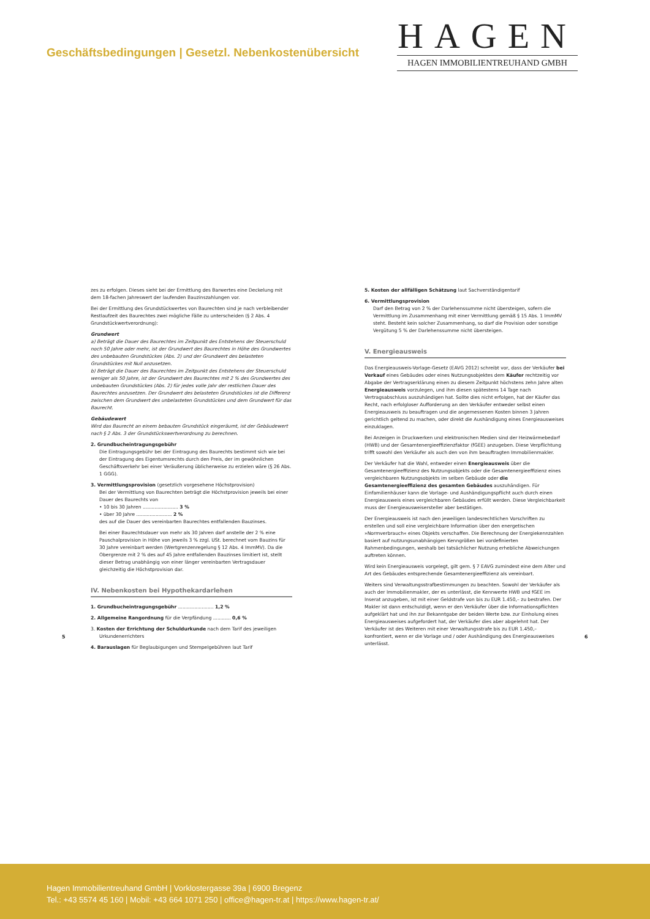Geschäftsbedingungen | Gesetzl. Nebenkostenübersicht
HAGEN
HAGEN IMMOBILIENTREUHAND GMBH
zes zu erfolgen. Dieses sieht bei der Ermittlung des Barwertes eine Deckelung mit dem 18-fachen Jahreswert der laufenden Bauzinszahlungen vor.
Bei der Ermittlung des Grundstückwertes von Baurechten sind je nach verbleibender Restlaufzeit des Baurechtes zwei mögliche Fälle zu unterscheiden (§ 2 Abs. 4 Grundstückwertverordnung):
Grundwert
a) Beträgt die Dauer des Baurechtes im Zeitpunkt des Entstehens der Steuerschuld noch 50 Jahre oder mehr, ist der Grundwert des Baurechtes in Höhe des Grundwertes des unbebauten Grundstückes (Abs. 2) und der Grundwert des belasteten Grundstückes mit Null anzusetzen.
b) Beträgt die Dauer des Baurechtes im Zeitpunkt des Entstehens der Steuerschuld weniger als 50 Jahre, ist der Grundwert des Baurechtes mit 2 % des Grundwertes des unbebauten Grundstückes (Abs. 2) für jedes volle Jahr der restlichen Dauer des Baurechtes anzusetzen. Der Grundwert des belasteten Grundstückes ist die Differenz zwischen dem Grundwert des unbelasteten Grundstückes und dem Grundwert für das Baurecht.
Gebäudewert
Wird das Baurecht an einem bebauten Grundstück eingeräumt, ist der Gebäudewert nach § 2 Abs. 3 der Grundstückswertverordnung zu berechnen.
2. Grundbucheintragungsgebühr
Die Eintragungsgebühr bei der Eintragung des Baurechts bestimmt sich wie bei der Eintragung des Eigentumsrechts durch den Preis, der im gewöhnlichen Geschäftsverkehr bei einer Veräußerung üblicherweise zu erzielen wäre (§ 26 Abs. 1 GGG).
3. Vermittlungsprovision (gesetzlich vorgesehene Höchstprovision)
Bei der Vermittlung von Baurechten beträgt die Höchstprovision jeweils bei einer Dauer des Baurechts von
• 10 bis 30 Jahren ........................ 3 %
• über 30 Jahre ........................ 2 %
des auf die Dauer des vereinbarten Baurechtes entfallenden Bauzinses.
Bei einer Baurechtsdauer von mehr als 30 Jahren darf anstelle der 2 % eine Pauschalprovision in Höhe von jeweils 3 % zzgl. USt. berechnet vom Bauzins für 30 Jahre vereinbart werden (Wertgrenzenregelung § 12 Abs. 4 ImmMV). Da die Obergrenze mit 2 % des auf 45 Jahre entfallenden Bauzinses limitiert ist, stellt dieser Betrag unabhängig von einer länger vereinbarten Vertragsdauer gleichzeitig die Höchstprovision dar.
IV. Nebenkosten bei Hypothekardarlehen
1. Grundbucheintragungsgebühr ........................ 1,2 %
2. Allgemeine Rangordnung für die Verpfändung ............ 0,6 %
3. Kosten der Errichtung der Schuldurkunde nach dem Tarif des jeweiligen Urkundenerrichters
4. Barauslagen für Beglaubigungen und Stempelgebühren laut Tarif
5. Kosten der allfälligen Schätzung laut Sachverständigentarif
6. Vermittlungsprovision
Darf den Betrag von 2 % der Darlehenssumme nicht übersteigen, sofern die Vermittlung im Zusammenhang mit einer Vermittlung gemäß § 15 Abs. 1 ImmMV steht. Besteht kein solcher Zusammenhang, so darf die Provision oder sonstige Vergütung 5 % der Darlehenssumme nicht übersteigen.
V. Energieausweis
Das Energieausweis-Vorlage-Gesetz (EAVG 2012) schreibt vor, dass der Verkäufer bei Verkauf eines Gebäudes oder eines Nutzungsobjektes dem Käufer rechtzeitig vor Abgabe der Vertragserklärung einen zu diesem Zeitpunkt höchstens zehn Jahre alten Energieausweis vorzulegen, und ihm diesen spätestens 14 Tage nach Vertragsabschluss auszuhändigen hat. Sollte dies nicht erfolgen, hat der Käufer das Recht, nach erfolgloser Aufforderung an den Verkäufer entweder selbst einen Energieausweis zu beauftragen und die angemessenen Kosten binnen 3 Jahren gerichtlich geltend zu machen, oder direkt die Aushändigung eines Energieausweises einzuklagen.
Bei Anzeigen in Druckwerken und elektronischen Medien sind der Heizwärmebedarf (HWB) und der Gesamtenergieeffizienzfaktor (fGEE) anzugeben. Diese Verpflichtung trifft sowohl den Verkäufer als auch den von ihm beauftragten Immobilienmakler.
Der Verkäufer hat die Wahl, entweder einen Energieausweis über die Gesamtenergieeffizienz des Nutzungsobjekts oder die Gesamtenergieeffizienz eines vergleichbaren Nutzungsobjekts im selben Gebäude oder die Gesamtenergieeffizienz des gesamten Gebäudes auszuhändigen. Für Einfamilienhäuser kann die Vorlage- und Aushändigungspflicht auch durch einen Energieausweis eines vergleichbaren Gebäudes erfüllt werden. Diese Vergleichbarkeit muss der Energieausweisersteller aber bestätigen.
Der Energieausweis ist nach den jeweiligen landesrechtlichen Vorschriften zu erstellen und soll eine vergleichbare Information über den energetischen »Normverbrauch« eines Objekts verschaffen. Die Berechnung der Energiekennzahlen basiert auf nutzungsunabhängigen Kenngrößen bei vordefinierten Rahmenbedingungen, weshalb bei tatsächlicher Nutzung erhebliche Abweichungen auftreten können.
Wird kein Energieausweis vorgelegt, gilt gem. § 7 EAVG zumindest eine dem Alter und Art des Gebäudes entsprechende Gesamtenergieeffizienz als vereinbart.
Weiters sind Verwaltungsstrafbestimmungen zu beachten. Sowohl der Verkäufer als auch der Immobilienmakler, der es unterlässt, die Kennwerte HWB und fGEE im Inserat anzugeben, ist mit einer Geldstrafe von bis zu EUR 1.450,– zu bestrafen. Der Makler ist dann entschuldigt, wenn er den Verkäufer über die Informationspflichten aufgeklärt hat und ihn zur Bekanntgabe der beiden Werte bzw. zur Einholung eines Energieausweises aufgefordert hat, der Verkäufer dies aber abgelehnt hat. Der Verkäufer ist des Weiteren mit einer Verwaltungsstrafe bis zu EUR 1.450,– konfrontiert, wenn er die Vorlage und / oder Aushändigung des Energieausweises unterlässt.
5 6
Hagen Immobilientreuhand GmbH | Vorklostergasse 39a | 6900 Bregenz
Tel.: +43 5574 45 160 | Mobil: +43 664 1071 250 | office@hagen-tr.at | https://www.hagen-tr.at/